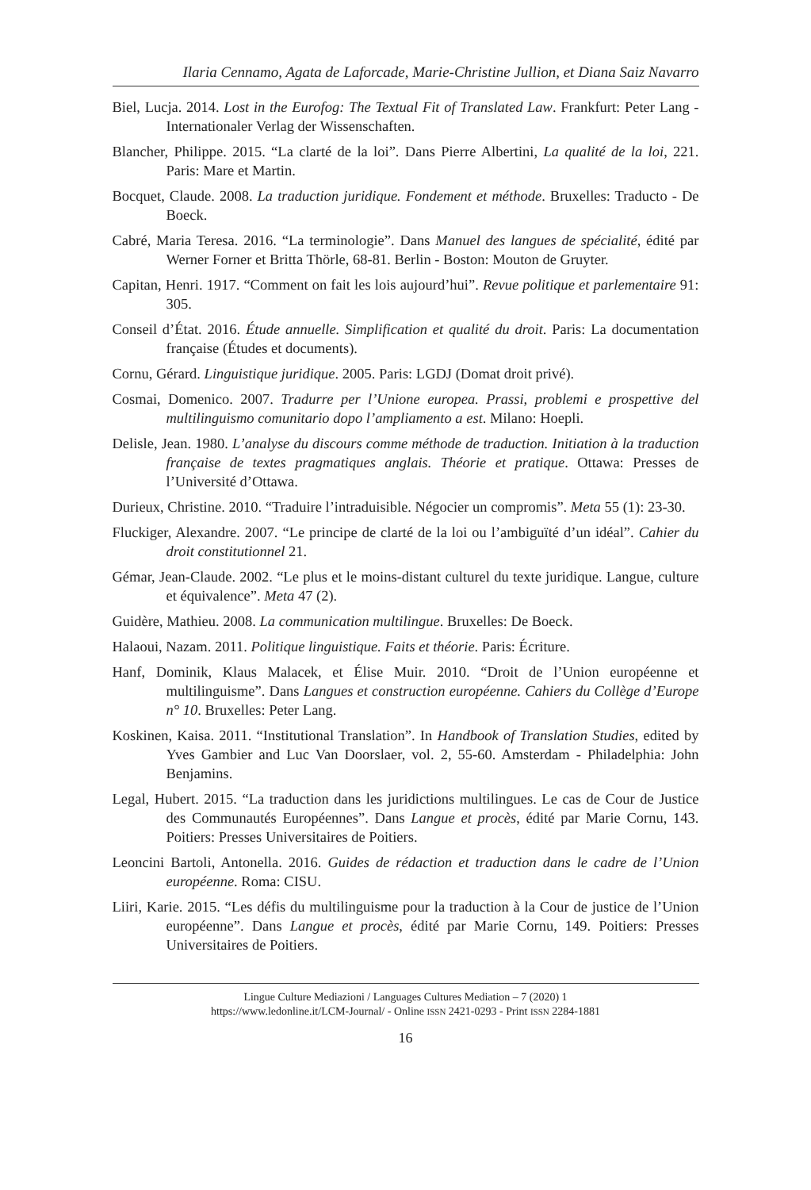Ilaria Cennamo, Agata de Laforcade, Marie-Christine Jullion, et Diana Saiz Navarro
Biel, Lucja. 2014. Lost in the Eurofog: The Textual Fit of Translated Law. Frankfurt: Peter Lang - Internationaler Verlag der Wissenschaften.
Blancher, Philippe. 2015. “La clarté de la loi”. Dans Pierre Albertini, La qualité de la loi, 221. Paris: Mare et Martin.
Bocquet, Claude. 2008. La traduction juridique. Fondement et méthode. Bruxelles: Traducto - De Boeck.
Cabré, Maria Teresa. 2016. “La terminologie”. Dans Manuel des langues de spécialité, édité par Werner Forner et Britta Thörle, 68-81. Berlin - Boston: Mouton de Gruyter.
Capitan, Henri. 1917. “Comment on fait les lois aujourd’hui”. Revue politique et parlementaire 91: 305.
Conseil d’État. 2016. Étude annuelle. Simplification et qualité du droit. Paris: La documentation française (Études et documents).
Cornu, Gérard. Linguistique juridique. 2005. Paris: LGDJ (Domat droit privé).
Cosmai, Domenico. 2007. Tradurre per l’Unione europea. Prassi, problemi e prospettive del multilinguismo comunitario dopo l’ampliamento a est. Milano: Hoepli.
Delisle, Jean. 1980. L’analyse du discours comme méthode de traduction. Initiation à la traduction française de textes pragmatiques anglais. Théorie et pratique. Ottawa: Presses de l’Université d’Ottawa.
Durieux, Christine. 2010. “Traduire l’intraduisible. Négocier un compromis”. Meta 55 (1): 23-30.
Fluckiger, Alexandre. 2007. “Le principe de clarté de la loi ou l’ambiguïté d’un idéal”. Cahier du droit constitutionnel 21.
Gémar, Jean-Claude. 2002. “Le plus et le moins-distant culturel du texte juridique. Langue, culture et équivalence”. Meta 47 (2).
Guidère, Mathieu. 2008. La communication multilingue. Bruxelles: De Boeck.
Halaoui, Nazam. 2011. Politique linguistique. Faits et théorie. Paris: Écriture.
Hanf, Dominik, Klaus Malacek, et Élise Muir. 2010. “Droit de l’Union européenne et multilinguisme”. Dans Langues et construction européenne. Cahiers du Collège d’Europe n° 10. Bruxelles: Peter Lang.
Koskinen, Kaisa. 2011. “Institutional Translation”. In Handbook of Translation Studies, edited by Yves Gambier and Luc Van Doorslaer, vol. 2, 55-60. Amsterdam - Philadelphia: John Benjamins.
Legal, Hubert. 2015. “La traduction dans les juridictions multilingues. Le cas de Cour de Justice des Communautés Européennes”. Dans Langue et procès, édité par Marie Cornu, 143. Poitiers: Presses Universitaires de Poitiers.
Leoncini Bartoli, Antonella. 2016. Guides de rédaction et traduction dans le cadre de l’Union européenne. Roma: CISU.
Liiri, Karie. 2015. “Les défis du multilinguisme pour la traduction à la Cour de justice de l’Union européenne”. Dans Langue et procès, édité par Marie Cornu, 149. Poitiers: Presses Universitaires de Poitiers.
Lingue Culture Mediazioni / Languages Cultures Mediation – 7 (2020) 1
https://www.ledonline.it/LCM-Journal/ - Online ISSN 2421-0293 - Print ISSN 2284-1881
16